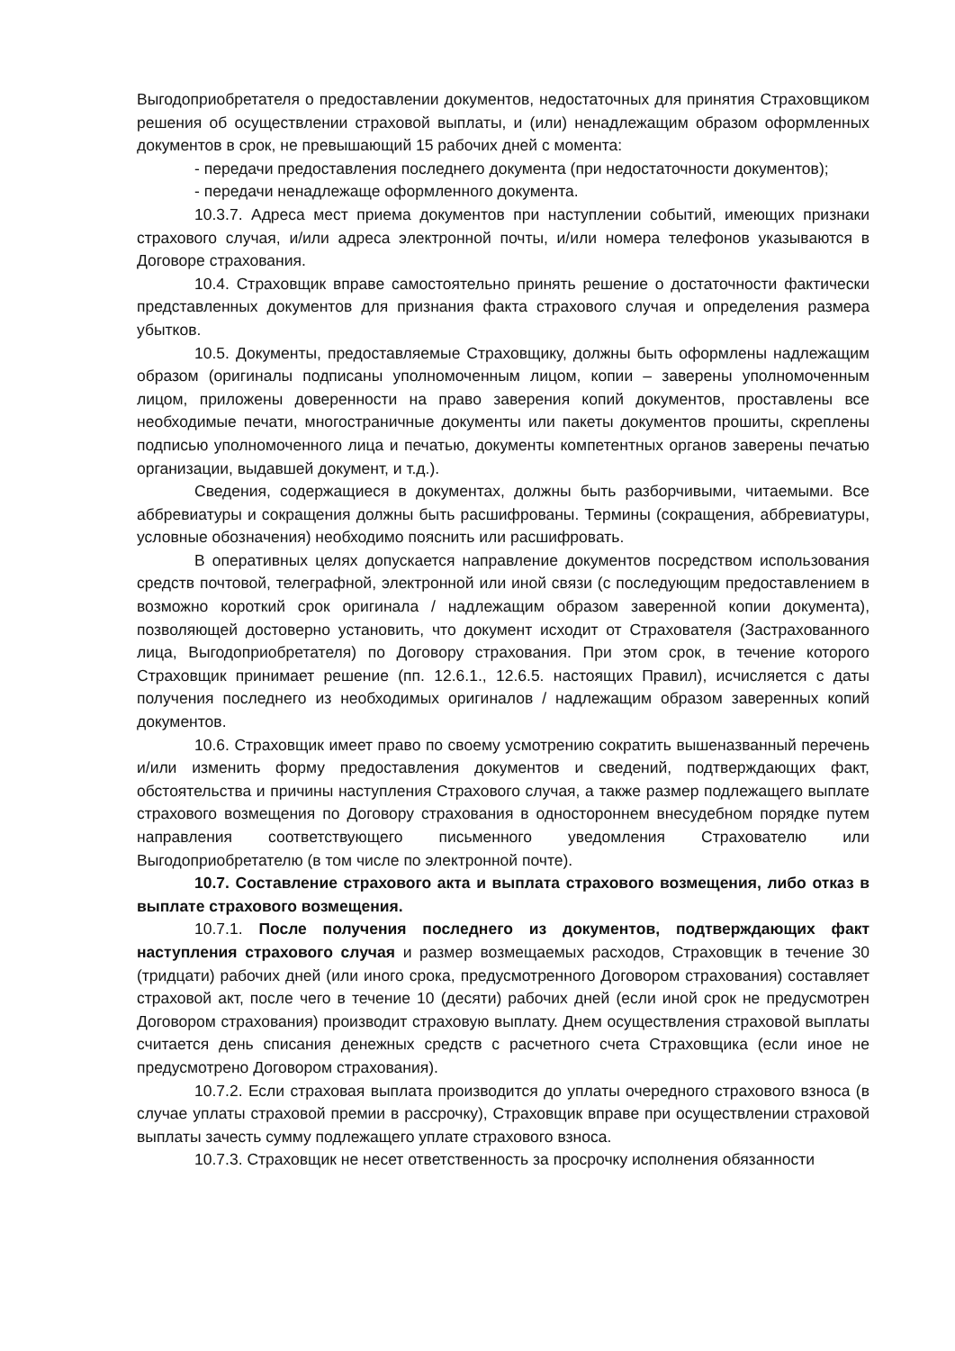Выгодоприобретателя о предоставлении документов, недостаточных для принятия Страховщиком решения об осуществлении страховой выплаты, и (или) ненадлежащим образом оформленных документов в срок, не превышающий 15 рабочих дней с момента:
- передачи предоставления последнего документа (при недостаточности документов);
- передачи ненадлежаще оформленного документа.
10.3.7. Адреса мест приема документов при наступлении событий, имеющих признаки страхового случая, и/или адреса электронной почты, и/или номера телефонов указываются в Договоре страхования.
10.4. Страховщик вправе самостоятельно принять решение о достаточности фактически представленных документов для признания факта страхового случая и определения размера убытков.
10.5. Документы, предоставляемые Страховщику, должны быть оформлены надлежащим образом (оригиналы подписаны уполномоченным лицом, копии – заверены уполномоченным лицом, приложены доверенности на право заверения копий документов, проставлены все необходимые печати, многостраничные документы или пакеты документов прошиты, скреплены подписью уполномоченного лица и печатью, документы компетентных органов заверены печатью организации, выдавшей документ, и т.д.).
Сведения, содержащиеся в документах, должны быть разборчивыми, читаемыми. Все аббревиатуры и сокращения должны быть расшифрованы. Термины (сокращения, аббревиатуры, условные обозначения) необходимо пояснить или расшифровать.
В оперативных целях допускается направление документов посредством использования средств почтовой, телеграфной, электронной или иной связи (с последующим предоставлением в возможно короткий срок оригинала / надлежащим образом заверенной копии документа), позволяющей достоверно установить, что документ исходит от Страхователя (Застрахованного лица, Выгодоприобретателя) по Договору страхования. При этом срок, в течение которого Страховщик принимает решение (пп. 12.6.1., 12.6.5. настоящих Правил), исчисляется с даты получения последнего из необходимых оригиналов / надлежащим образом заверенных копий документов.
10.6. Страховщик имеет право по своему усмотрению сократить вышеназванный перечень и/или изменить форму предоставления документов и сведений, подтверждающих факт, обстоятельства и причины наступления Страхового случая, а также размер подлежащего выплате страхового возмещения по Договору страхования в одностороннем внесудебном порядке путем направления соответствующего письменного уведомления Страхователю или Выгодоприобретателю (в том числе по электронной почте).
10.7. Составление страхового акта и выплата страхового возмещения, либо отказ в выплате страхового возмещения.
10.7.1. После получения последнего из документов, подтверждающих факт наступления страхового случая и размер возмещаемых расходов, Страховщик в течение 30 (тридцати) рабочих дней (или иного срока, предусмотренного Договором страхования) составляет страховой акт, после чего в течение 10 (десяти) рабочих дней (если иной срок не предусмотрен Договором страхования) производит страховую выплату. Днем осуществления страховой выплаты считается день списания денежных средств с расчетного счета Страховщика (если иное не предусмотрено Договором страхования).
10.7.2. Если страховая выплата производится до уплаты очередного страхового взноса (в случае уплаты страховой премии в рассрочку), Страховщик вправе при осуществлении страховой выплаты зачесть сумму подлежащего уплате страхового взноса.
10.7.3. Страховщик не несет ответственность за просрочку исполнения обязанности